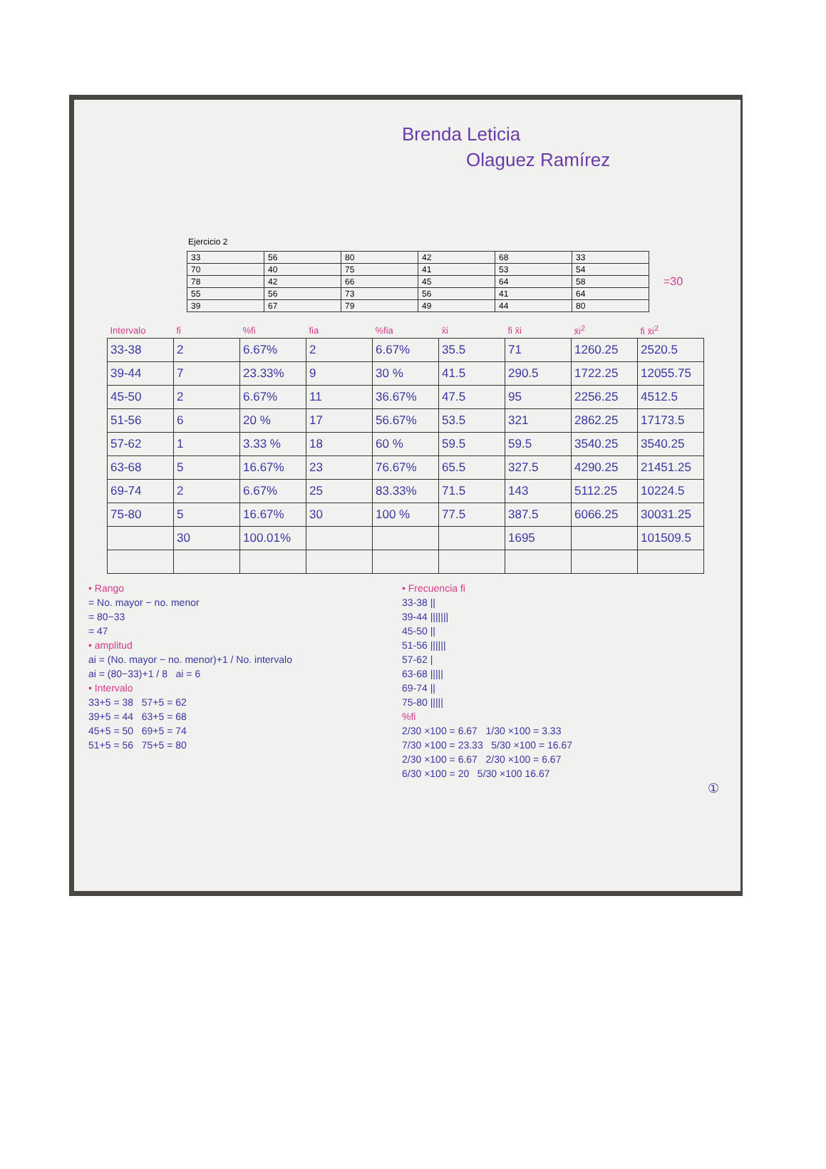Brenda Leticia
Olaguez Ramírez
Ejercicio 2
| 33 | 56 | 80 | 42 | 68 | 33 |
| 70 | 40 | 75 | 41 | 53 | 54 |
| 78 | 42 | 66 | 45 | 64 | 58 |
| 55 | 56 | 73 | 56 | 41 | 64 |
| 39 | 67 | 79 | 49 | 44 | 80 |
=30
| Intervalo | fi | %fi | fia | %fia | x̄i | fi x̄i | x̄i<sup>2</sup> | fi x̄i<sup>2</sup> |
| --- | --- | --- | --- | --- | --- | --- | --- | --- |
| 33-38 | 2 | 6.67% | 2 | 6.67% | 35.5 | 71 | 1260.25 | 2520.5 |
| 39-44 | 7 | 23.33% | 9 | 30 % | 41.5 | 290.5 | 1722.25 | 12055.75 |
| 45-50 | 2 | 6.67% | 11 | 36.67% | 47.5 | 95 | 2256.25 | 4512.5 |
| 51-56 | 6 | 20 % | 17 | 56.67% | 53.5 | 321 | 2862.25 | 17173.5 |
| 57-62 | 1 | 3.33 % | 18 | 60 % | 59.5 | 59.5 | 3540.25 | 3540.25 |
| 63-68 | 5 | 16.67% | 23 | 76.67% | 65.5 | 327.5 | 4290.25 | 21451.25 |
| 69-74 | 2 | 6.67% | 25 | 83.33% | 71.5 | 143 | 5112.25 | 10224.5 |
| 75-80 | 5 | 16.67% | 30 | 100 % | 77.5 | 387.5 | 6066.25 | 30031.25 |
| | 30 | 100.01% | | | | 1695 | | 101509.5 |
• Rango
= No. mayor − no. menor
= 80−33
= 47
• amplitud
ai = (No. mayor − no. menor)+1 / No. intervalo
ai = (80−33)+1 / 8 ai = 6
• Intervalo
33+5 = 38 57+5 = 62
39+5 = 44 63+5 = 68
45+5 = 50 69+5 = 74
51+5 = 56 75+5 = 80
• Frecuencia fi
33-38 ||
39-44 |||||||
45-50 ||
51-56 ||||||
57-62 |
63-68 |||||
69-74 ||
75-80 |||||
%fi
2/30 ×100 = 6.67 1/30 ×100 = 3.33
7/30 ×100 = 23.33 5/30 ×100 = 16.67
2/30 ×100 = 6.67 2/30 ×100 = 6.67
6/30 ×100 = 20 5/30 ×100 16.67
①